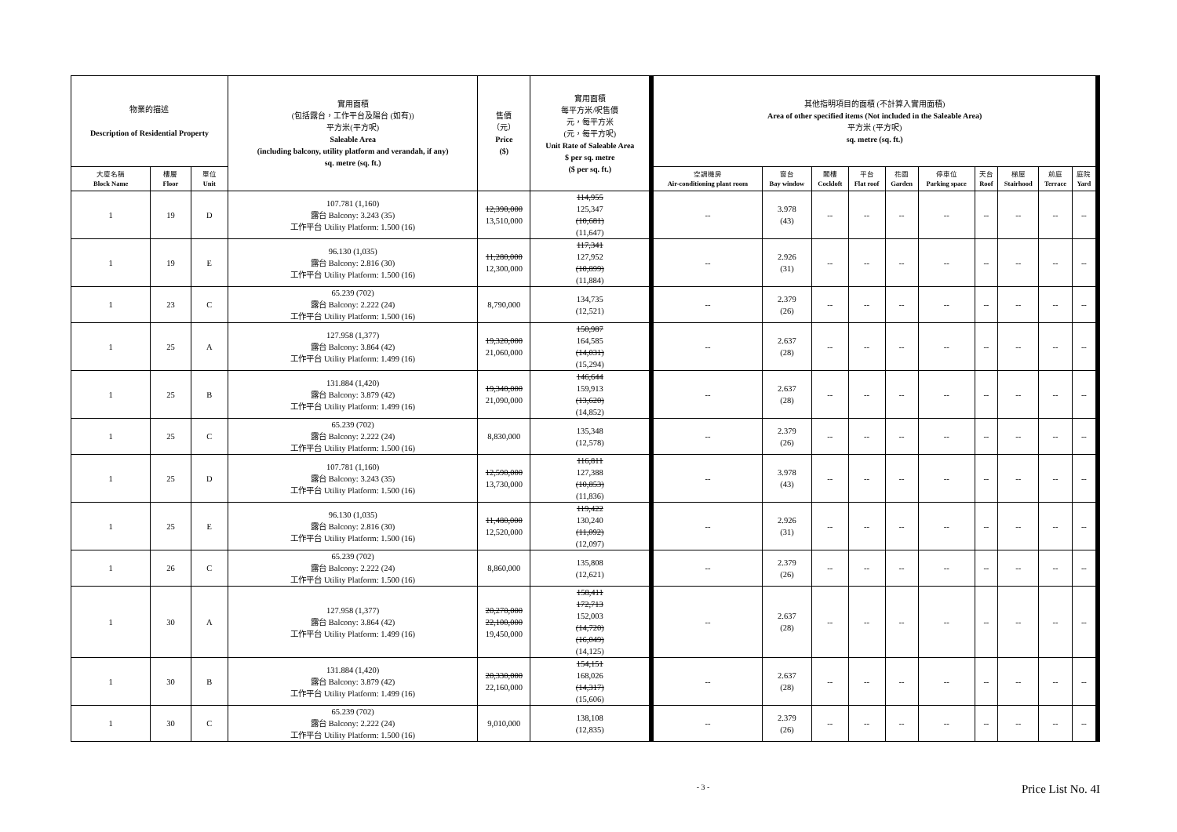| 物業的描述 Description of Residential Property | | | 實用面積 (包括露台，工作平台及陽台 (如有)) 平方米(平方呎) Saleable Area (including balcony, utility platform and verandah, if any) sq. metre (sq. ft.) | 售價 （元） Price ($) | 實用面積 每平方米/呎售價 元，每平方米 (元，每平方呎) Unit Rate of Saleable Area $ per sq. metre ($ per sq. ft.) | 其他指明項目的面積 (不計算入實用面積) Area of other specified items (Not included in the Saleable Area) 平方米 (平方呎) sq. metre (sq. ft.) | | | | | | | | | |
| --- | --- | --- | --- | --- | --- | --- | --- | --- | --- | --- | --- | --- | --- | --- | --- |
| 大廈名稱 Block Name | 樓層 Floor | 單位 Unit | | | | 空調機房 Air-conditioning plant room | 窗台 Bay window | 閣樓 Cockloft | 平台 Flat roof | 花園 Garden | 停車位 Parking space | 天台 Roof | 梯屋 Stairhood | 前庭 Terrace | 庭院 Yard |
| 1 | 19 | D | 107.781 (1,160) 露台 Balcony: 3.243 (35) 工作平台 Utility Platform: 1.500 (16) | 12,390,000 13,510,000 | 114,955 125,347 (10,681) (11,647) | -- | 3.978 (43) | -- | -- | -- | -- | -- | -- | -- | -- |
| 1 | 19 | E | 96.130 (1,035) 露台 Balcony: 2.816 (30) 工作平台 Utility Platform: 1.500 (16) | 11,280,000 12,300,000 | 117,341 127,952 (10,899) (11,884) | -- | 2.926 (31) | -- | -- | -- | -- | -- | -- | -- | -- |
| 1 | 23 | C | 65.239 (702) 露台 Balcony: 2.222 (24) 工作平台 Utility Platform: 1.500 (16) | 8,790,000 | 134,735 (12,521) | -- | 2.379 (26) | -- | -- | -- | -- | -- | -- | -- | -- |
| 1 | 25 | A | 127.958 (1,377) 露台 Balcony: 3.864 (42) 工作平台 Utility Platform: 1.499 (16) | 19,320,000 21,060,000 | 150,987 164,585 (14,031) (15,294) | -- | 2.637 (28) | -- | -- | -- | -- | -- | -- | -- | -- |
| 1 | 25 | B | 131.884 (1,420) 露台 Balcony: 3.879 (42) 工作平台 Utility Platform: 1.499 (16) | 19,340,000 21,090,000 | 146,644 159,913 (13,620) (14,852) | -- | 2.637 (28) | -- | -- | -- | -- | -- | -- | -- | -- |
| 1 | 25 | C | 65.239 (702) 露台 Balcony: 2.222 (24) 工作平台 Utility Platform: 1.500 (16) | 8,830,000 | 135,348 (12,578) | -- | 2.379 (26) | -- | -- | -- | -- | -- | -- | -- | -- |
| 1 | 25 | D | 107.781 (1,160) 露台 Balcony: 3.243 (35) 工作平台 Utility Platform: 1.500 (16) | 12,590,000 13,730,000 | 116,811 127,388 (10,853) (11,836) | -- | 3.978 (43) | -- | -- | -- | -- | -- | -- | -- | -- |
| 1 | 25 | E | 96.130 (1,035) 露台 Balcony: 2.816 (30) 工作平台 Utility Platform: 1.500 (16) | 11,480,000 12,520,000 | 119,422 130,240 (11,092) (12,097) | -- | 2.926 (31) | -- | -- | -- | -- | -- | -- | -- | -- |
| 1 | 26 | C | 65.239 (702) 露台 Balcony: 2.222 (24) 工作平台 Utility Platform: 1.500 (16) | 8,860,000 | 135,808 (12,621) | -- | 2.379 (26) | -- | -- | -- | -- | -- | -- | -- | -- |
| 1 | 30 | A | 127.958 (1,377) 露台 Balcony: 3.864 (42) 工作平台 Utility Platform: 1.499 (16) | 20,270,000 22,100,000 19,450,000 | 158,411 172,713 152,003 (14,720) (16,049) (14,125) | -- | 2.637 (28) | -- | -- | -- | -- | -- | -- | -- | -- |
| 1 | 30 | B | 131.884 (1,420) 露台 Balcony: 3.879 (42) 工作平台 Utility Platform: 1.499 (16) | 20,330,000 22,160,000 | 154,151 168,026 (14,317) (15,606) | -- | 2.637 (28) | -- | -- | -- | -- | -- | -- | -- | -- |
| 1 | 30 | C | 65.239 (702) 露台 Balcony: 2.222 (24) 工作平台 Utility Platform: 1.500 (16) | 9,010,000 | 138,108 (12,835) | -- | 2.379 (26) | -- | -- | -- | -- | -- | -- | -- | -- |
- 3 - Price List No. 4I